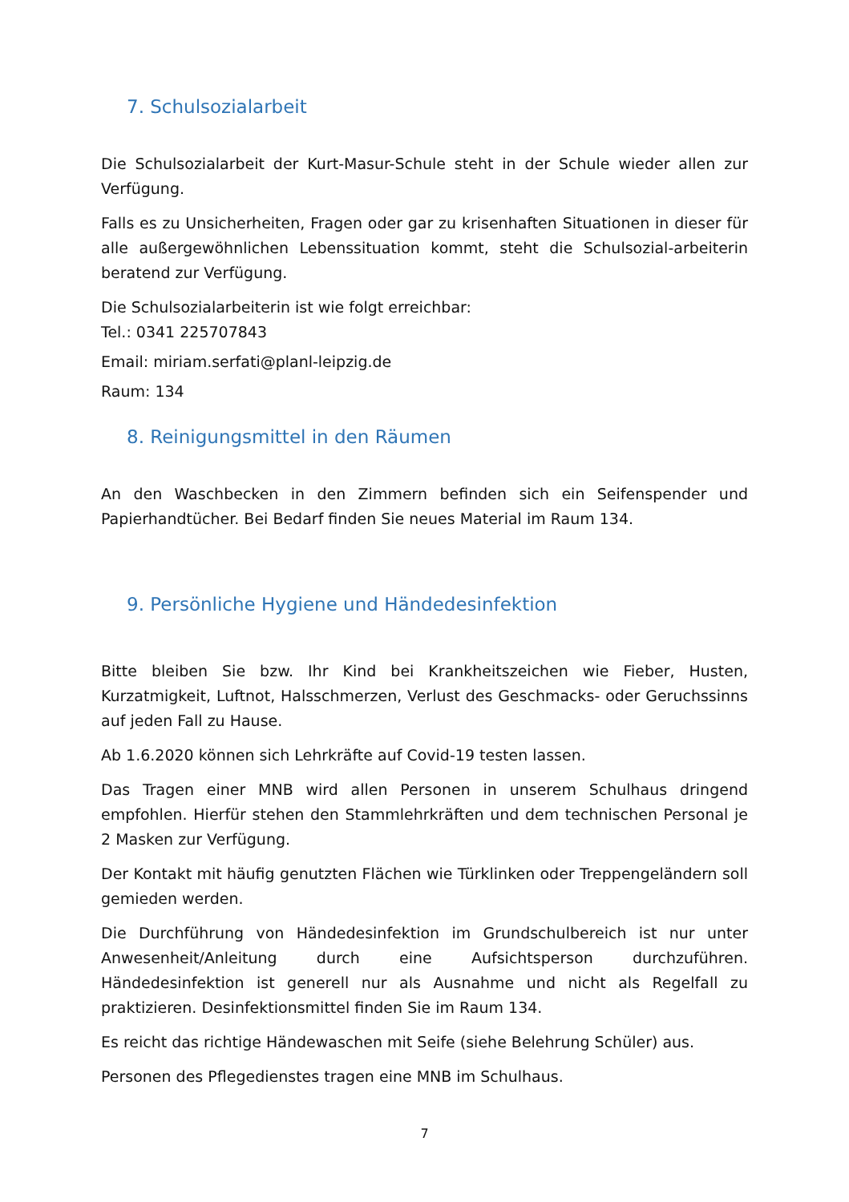7. Schulsozialarbeit
Die Schulsozialarbeit der Kurt-Masur-Schule steht in der Schule wieder allen zur Verfügung.
Falls es zu Unsicherheiten, Fragen oder gar zu krisenhaften Situationen in dieser für alle außergewöhnlichen Lebenssituation kommt, steht die Schulsozial-arbeiterin beratend zur Verfügung.
Die Schulsozialarbeiterin ist wie folgt erreichbar:
Tel.: 0341 225707843
Email: miriam.serfati@planl-leipzig.de
Raum: 134
8. Reinigungsmittel in den Räumen
An den Waschbecken in den Zimmern befinden sich ein Seifenspender und Papierhandtücher. Bei Bedarf finden Sie neues Material im Raum 134.
9. Persönliche Hygiene und Händedesinfektion
Bitte bleiben Sie bzw. Ihr Kind bei Krankheitszeichen wie Fieber, Husten, Kurzatmigkeit, Luftnot, Halsschmerzen, Verlust des Geschmacks- oder Geruchssinns auf jeden Fall zu Hause.
Ab 1.6.2020 können sich Lehrkräfte auf Covid-19 testen lassen.
Das Tragen einer MNB wird allen Personen in unserem Schulhaus dringend empfohlen. Hierfür stehen den Stammlehrkräften und dem technischen Personal je 2 Masken zur Verfügung.
Der Kontakt mit häufig genutzten Flächen wie Türklinken oder Treppengeländern soll gemieden werden.
Die Durchführung von Händedesinfektion im Grundschulbereich ist nur unter Anwesenheit/Anleitung durch eine Aufsichtsperson durchzuführen. Händedesinfektion ist generell nur als Ausnahme und nicht als Regelfall zu praktizieren. Desinfektionsmittel finden Sie im Raum 134.
Es reicht das richtige Händewaschen mit Seife (siehe Belehrung Schüler) aus.
Personen des Pflegedienstes tragen eine MNB im Schulhaus.
7